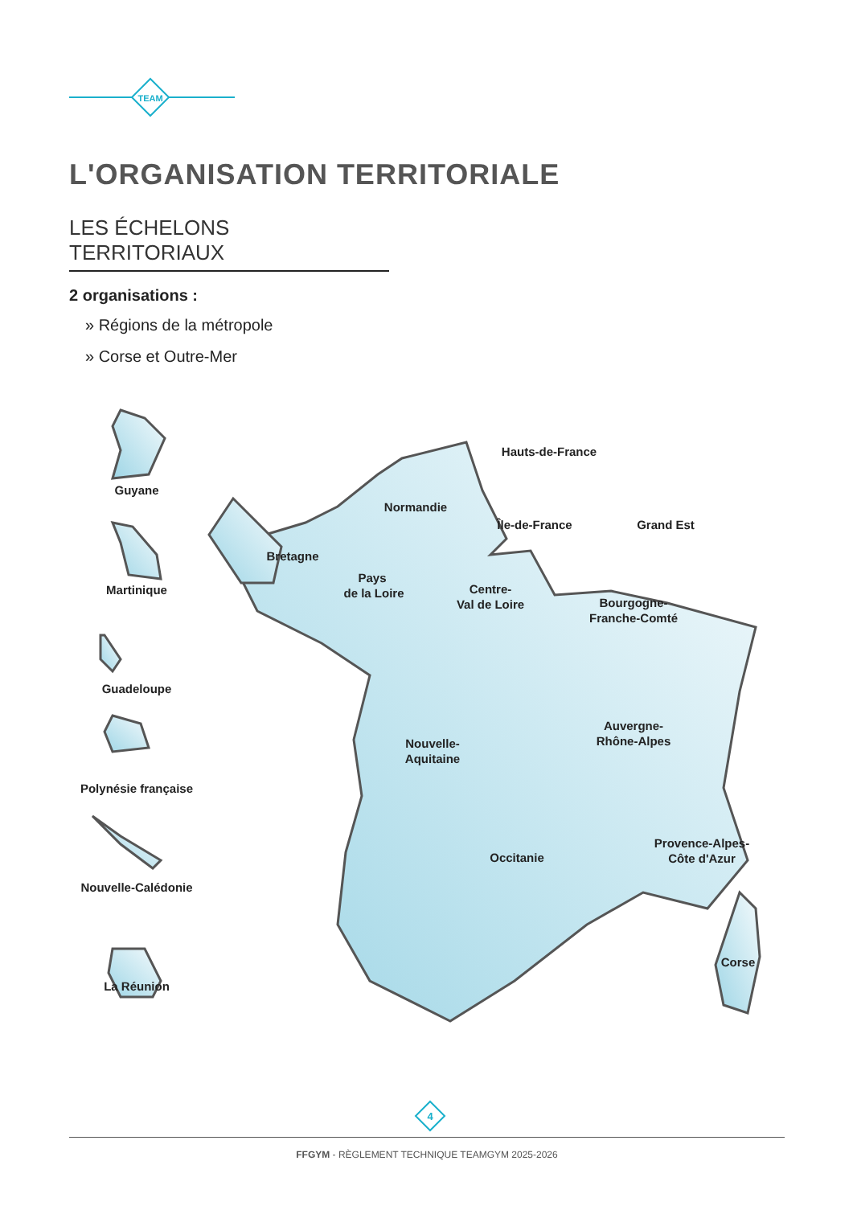TEAM
L'ORGANISATION TERRITORIALE
LES ÉCHELONS TERRITORIAUX
2 organisations :
» Régions de la métropole
» Corse et Outre-Mer
Guyane
Martinique
Guadeloupe
Polynésie française
Nouvelle-Calédonie
La Réunion
Hauts-de-France
Normandie
Île-de-France
Grand Est
Bretagne
Pays
de la Loire
Centre-
Val de Loire
Bourgogne-
Franche-Comté
Nouvelle-
Aquitaine
Auvergne-
Rhône-Alpes
Occitanie
Provence-Alpes-
Côte d'Azur
Corse
4
FFGYM - RÈGLEMENT TECHNIQUE TEAMGYM 2025-2026